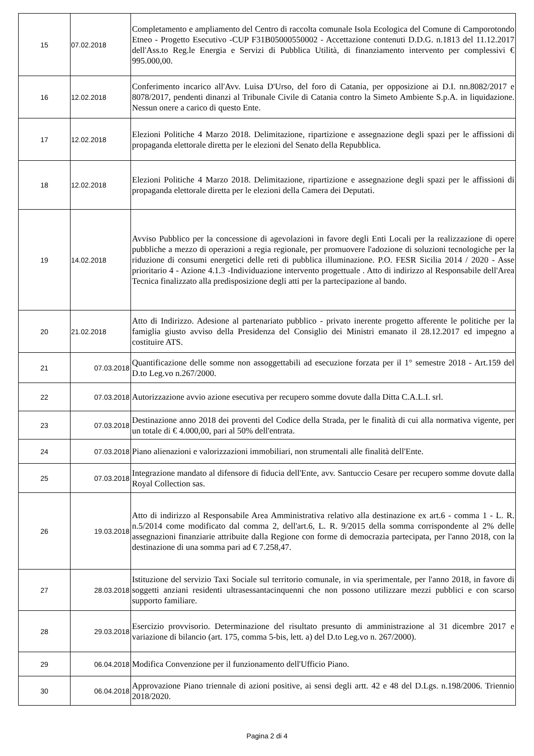| 15 | 07.02.2018 | Completamento e ampliamento del Centro di raccolta comunale Isola Ecologica del Comune di Camporotondo Etneo - Progetto Esecutivo -CUP F31B05000550002 - Accettazione contenuti D.D.G. n.1813 del 11.12.2017 dell'Ass.to Reg.le Energia e Servizi di Pubblica Utilità, di finanziamento intervento per complessivi € 995.000,00. |
| 16 | 12.02.2018 | Conferimento incarico all'Avv. Luisa D'Urso, del foro di Catania, per opposizione ai D.I. nn.8082/2017 e 8078/2017, pendenti dinanzi al Tribunale Civile di Catania contro la Simeto Ambiente S.p.A. in liquidazione. Nessun onere a carico di questo Ente. |
| 17 | 12.02.2018 | Elezioni Politiche 4 Marzo 2018. Delimitazione, ripartizione e assegnazione degli spazi per le affissioni di propaganda elettorale diretta per le elezioni del Senato della Repubblica. |
| 18 | 12.02.2018 | Elezioni Politiche 4 Marzo 2018. Delimitazione, ripartizione e assegnazione degli spazi per le affissioni di propaganda elettorale diretta per le elezioni della Camera dei Deputati. |
| 19 | 14.02.2018 | Avviso Pubblico per la concessione di agevolazioni in favore degli Enti Locali per la realizzazione di opere pubbliche a mezzo di operazioni a regia regionale, per promuovere l'adozione di soluzioni tecnologiche per la riduzione di consumi energetici delle reti di pubblica illuminazione. P.O. FESR Sicilia 2014 / 2020 - Asse prioritario 4 - Azione 4.1.3 -Individuazione intervento progettuale . Atto di indirizzo al Responsabile dell'Area Tecnica finalizzato alla predisposizione degli atti per la partecipazione al bando. |
| 20 | 21.02.2018 | Atto di Indirizzo. Adesione al partenariato pubblico - privato inerente progetto afferente le politiche per la famiglia giusto avviso della Presidenza del Consiglio dei Ministri emanato il 28.12.2017 ed impegno a costituire ATS. |
| 21 | 07.03.2018 | Quantificazione delle somme non assoggettabili ad esecuzione forzata per il 1° semestre 2018 - Art.159 del D.to Leg.vo n.267/2000. |
| 22 | 07.03.2018 | Autorizzazione avvio azione esecutiva per recupero somme dovute dalla Ditta C.A.L.I. srl. |
| 23 | 07.03.2018 | Destinazione anno 2018 dei proventi del Codice della Strada, per le finalità di cui alla normativa vigente, per un totale di € 4.000,00, pari al 50% dell'entrata. |
| 24 | 07.03.2018 | Piano alienazioni e valorizzazioni immobiliari, non strumentali alle finalità dell'Ente. |
| 25 | 07.03.2018 | Integrazione mandato al difensore di fiducia dell'Ente, avv. Santuccio Cesare per recupero somme dovute dalla Royal Collection sas. |
| 26 | 19.03.2018 | Atto di indirizzo al Responsabile Area Amministrativa relativo alla destinazione ex art.6 - comma 1 - L. R. n.5/2014 come modificato dal comma 2, dell'art.6, L. R. 9/2015 della somma corrispondente al 2% delle assegnazioni finanziarie attribuite dalla Regione con forme di democrazia partecipata, per l'anno 2018, con la destinazione di una somma pari ad € 7.258,47. |
| 27 | 28.03.2018 | Istituzione del servizio Taxi Sociale sul territorio comunale, in via sperimentale, per l'anno 2018, in favore di soggetti anziani residenti ultrasessantacinquenni che non possono utilizzare mezzi pubblici e con scarso supporto familiare. |
| 28 | 29.03.2018 | Esercizio provvisorio. Determinazione del risultato presunto di amministrazione al 31 dicembre 2017 e variazione di bilancio (art. 175, comma 5-bis, lett. a) del D.to Leg.vo n. 267/2000). |
| 29 | 06.04.2018 | Modifica Convenzione per il funzionamento dell'Ufficio Piano. |
| 30 | 06.04.2018 | Approvazione Piano triennale di azioni positive, ai sensi degli artt. 42 e 48 del D.Lgs. n.198/2006. Triennio 2018/2020. |
Pagina 2 di 4